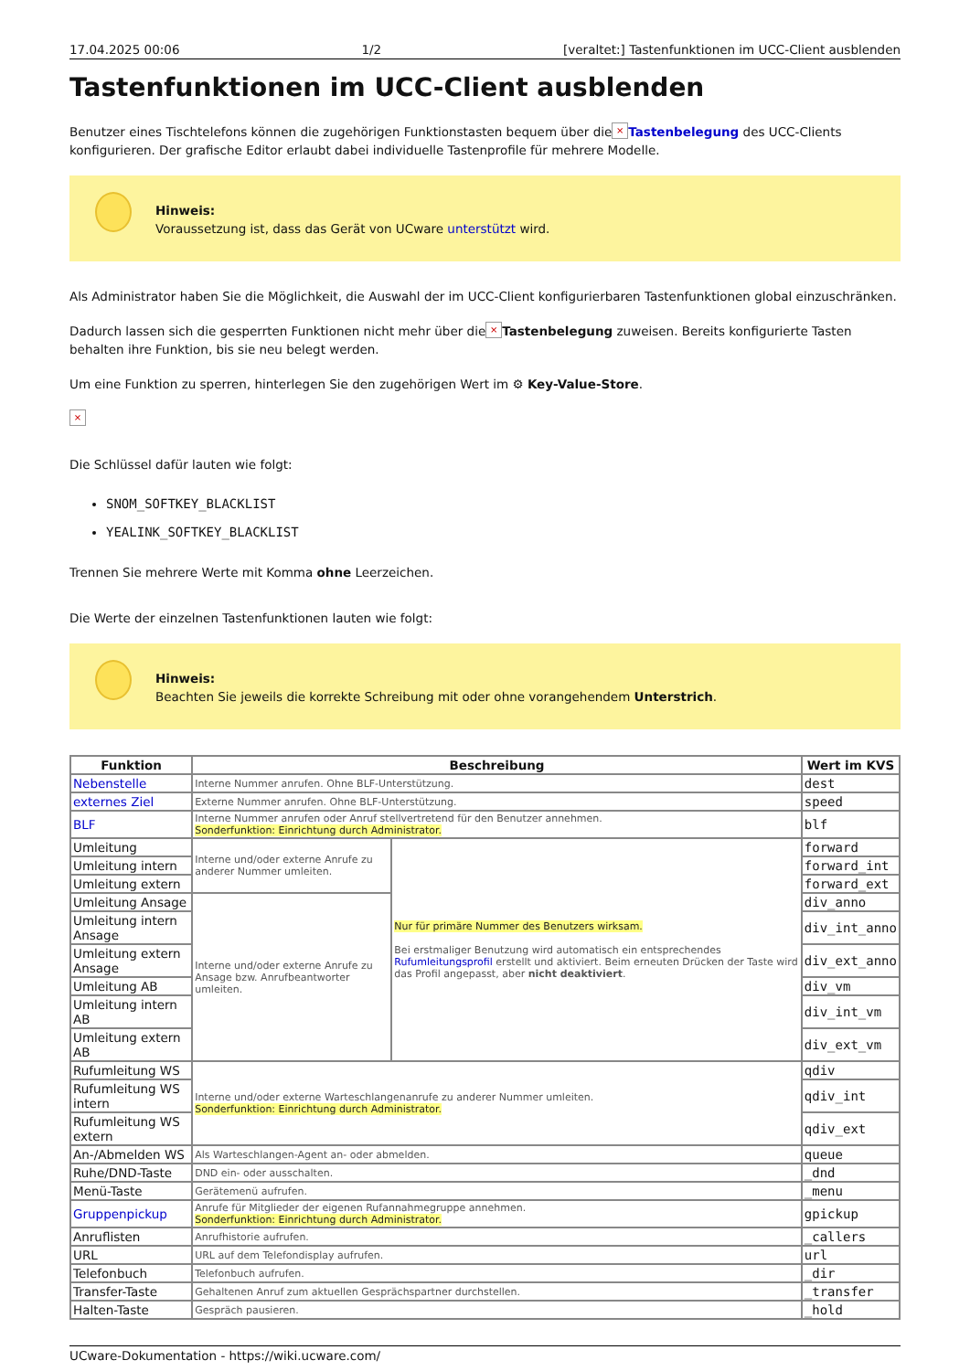17.04.2025 00:06 1/2 [veraltet:] Tastenfunktionen im UCC-Client ausblenden
Tastenfunktionen im UCC-Client ausblenden
Benutzer eines Tischtelefons können die zugehörigen Funktionstasten bequem über die × Tastenbelegung des UCC-Clients konfigurieren. Der grafische Editor erlaubt dabei individuelle Tastenprofile für mehrere Modelle.
Hinweis:
Voraussetzung ist, dass das Gerät von UCware unterstützt wird.
Als Administrator haben Sie die Möglichkeit, die Auswahl der im UCC-Client konfigurierbaren Tastenfunktionen global einzuschränken.
Dadurch lassen sich die gesperrten Funktionen nicht mehr über die × Tastenbelegung zuweisen. Bereits konfigurierte Tasten behalten ihre Funktion, bis sie neu belegt werden.
Um eine Funktion zu sperren, hinterlegen Sie den zugehörigen Wert im ⚙ Key-Value-Store.
×
Die Schlüssel dafür lauten wie folgt:
SNOM_SOFTKEY_BLACKLIST
YEALINK_SOFTKEY_BLACKLIST
Trennen Sie mehrere Werte mit Komma ohne Leerzeichen.
Die Werte der einzelnen Tastenfunktionen lauten wie folgt:
Hinweis:
Beachten Sie jeweils die korrekte Schreibung mit oder ohne vorangehendem Unterstrich.
| Funktion | Beschreibung | | Wert im KVS |
| --- | --- | --- | --- |
| Nebenstelle | Interne Nummer anrufen. Ohne BLF-Unterstützung. | | dest |
| externes Ziel | Externe Nummer anrufen. Ohne BLF-Unterstützung. | | speed |
| BLF | Interne Nummer anrufen oder Anruf stellvertretend für den Benutzer annehmen. Sonderfunktion: Einrichtung durch Administrator. | | blf |
| Umleitung | Interne und/oder externe Anrufe zu anderer Nummer umleiten. | Nur für primäre Nummer des Benutzers wirksam. Bei erstmaliger Benutzung wird automatisch ein entsprechendes Rufumleitungsprofil erstellt und aktiviert. Beim erneuten Drücken der Taste wird das Profil angepasst, aber nicht deaktiviert . | forward |
| Umleitung intern | | | forward_int |
| Umleitung extern | | | forward_ext |
| Umleitung Ansage | Interne und/oder externe Anrufe zu Ansage bzw. Anrufbeantworter umleiten. | | div_anno |
| Umleitung intern Ansage | | | div_int_anno |
| Umleitung extern Ansage | | | div_ext_anno |
| Umleitung AB | | | div_vm |
| Umleitung intern AB | | | div_int_vm |
| Umleitung extern AB | | | div_ext_vm |
| Rufumleitung WS | Interne und/oder externe Warteschlangenanrufe zu anderer Nummer umleiten. Sonderfunktion: Einrichtung durch Administrator. | | qdiv |
| Rufumleitung WS intern | | | qdiv_int |
| Rufumleitung WS extern | | | qdiv_ext |
| An-/Abmelden WS | Als Warteschlangen-Agent an- oder abmelden. | | queue |
| Ruhe/DND-Taste | DND ein- oder ausschalten. | | _dnd |
| Menü-Taste | Gerätemenü aufrufen. | | _menu |
| Gruppenpickup | Anrufe für Mitglieder der eigenen Rufannahmegruppe annehmen. Sonderfunktion: Einrichtung durch Administrator. | | gpickup |
| Anruflisten | Anrufhistorie aufrufen. | | _callers |
| URL | URL auf dem Telefondisplay aufrufen. | | url |
| Telefonbuch | Telefonbuch aufrufen. | | _dir |
| Transfer-Taste | Gehaltenen Anruf zum aktuellen Gesprächspartner durchstellen. | | _transfer |
| Halten-Taste | Gespräch pausieren. | | _hold |
UCware-Dokumentation - https://wiki.ucware.com/